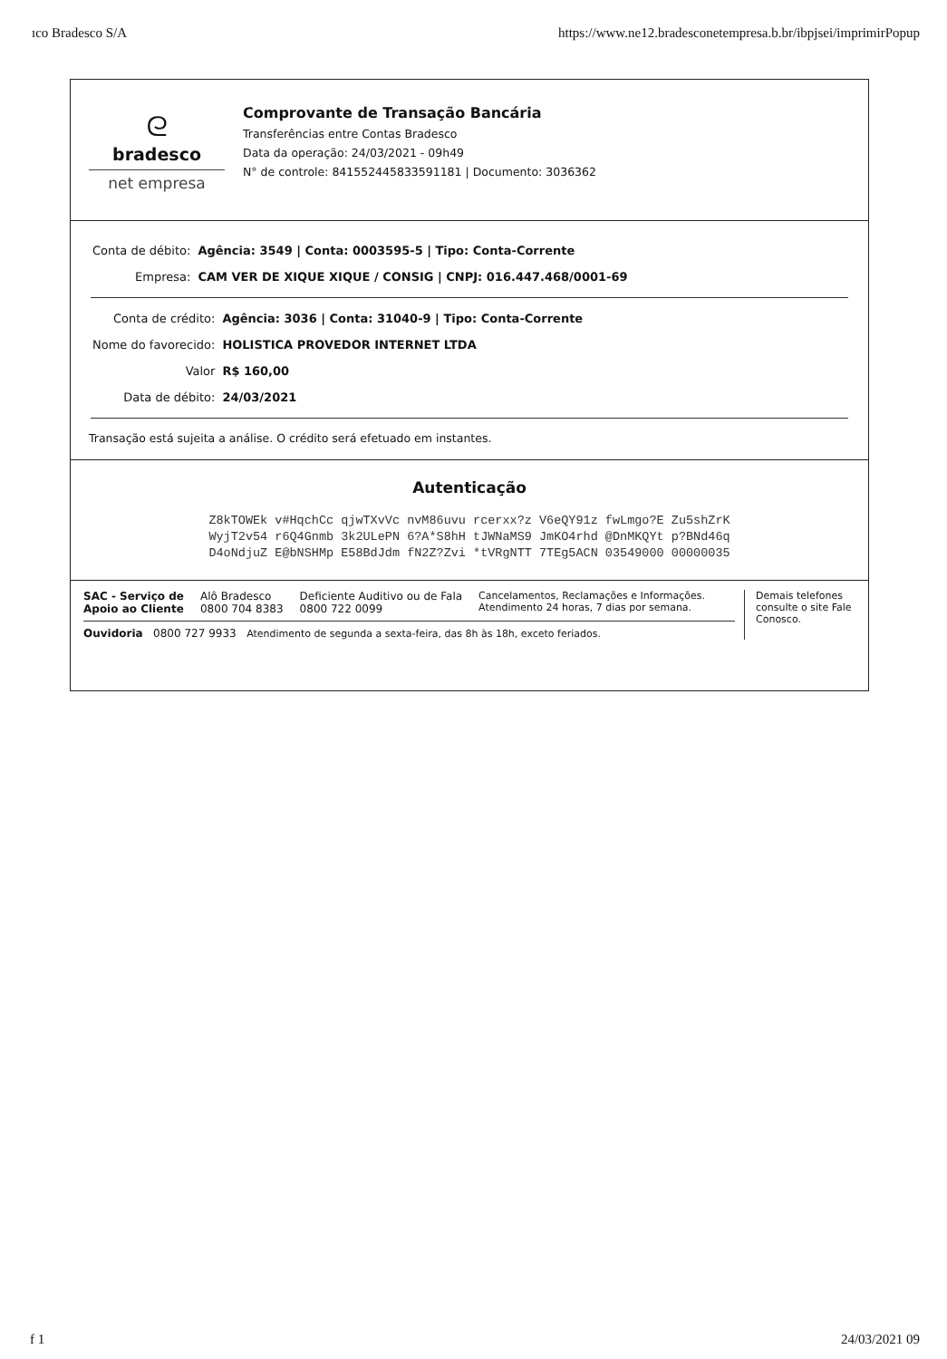ıco Bradesco S/A https://www.ne12.bradesconetempresa.b.br/ibpjsei/imprimirPopup
ᘓ
bradesco
net empresa
Comprovante de Transação Bancária
Transferências entre Contas Bradesco
Data da operação: 24/03/2021 - 09h49
N° de controle: 841552445833591181 | Documento: 3036362
| Conta de débito: | Agência: 3549 / Conta: 0003595-5 / Tipo: Conta-Corrente |
| Empresa: | CAM VER DE XIQUE XIQUE / CONSIG / CNPJ: 016.447.468/0001-69 |
| Conta de crédito: | Agência: 3036 / Conta: 31040-9 / Tipo: Conta-Corrente |
| Nome do favorecido: | HOLISTICA PROVEDOR INTERNET LTDA |
| Valor | R$ 160,00 |
| Data de débito: | 24/03/2021 |
Transação está sujeita a análise. O crédito será efetuado em instantes.
Autenticação
Z8kTOWEk v#HqchCc qjwTXvVc nvM86uvu rcerxx?z V6eQY91z fwLmgo?E Zu5shZrK
WyjT2v54 r6Q4Gnmb 3k2ULePN 6?A*S8hH tJWNaMS9 JmKO4rhd @DnMKQYt p?BNd46q
D4oNdjuZ E@bNSHMp E58BdJdm fN2Z?Zvi *tVRgNTT 7TEg5ACN 03549000 00000035
SAC - Serviço de
Apoio ao Cliente Alô Bradesco
0800 704 8383 Deficiente Auditivo ou de Fala
0800 722 0099 Cancelamentos, Reclamações e Informações.
Atendimento 24 horas, 7 dias por semana.
Ouvidoria 0800 727 9933 Atendimento de segunda a sexta-feira, das 8h às 18h, exceto feriados.
Demais telefones consulte o site Fale Conosco.
f 1 24/03/2021 09